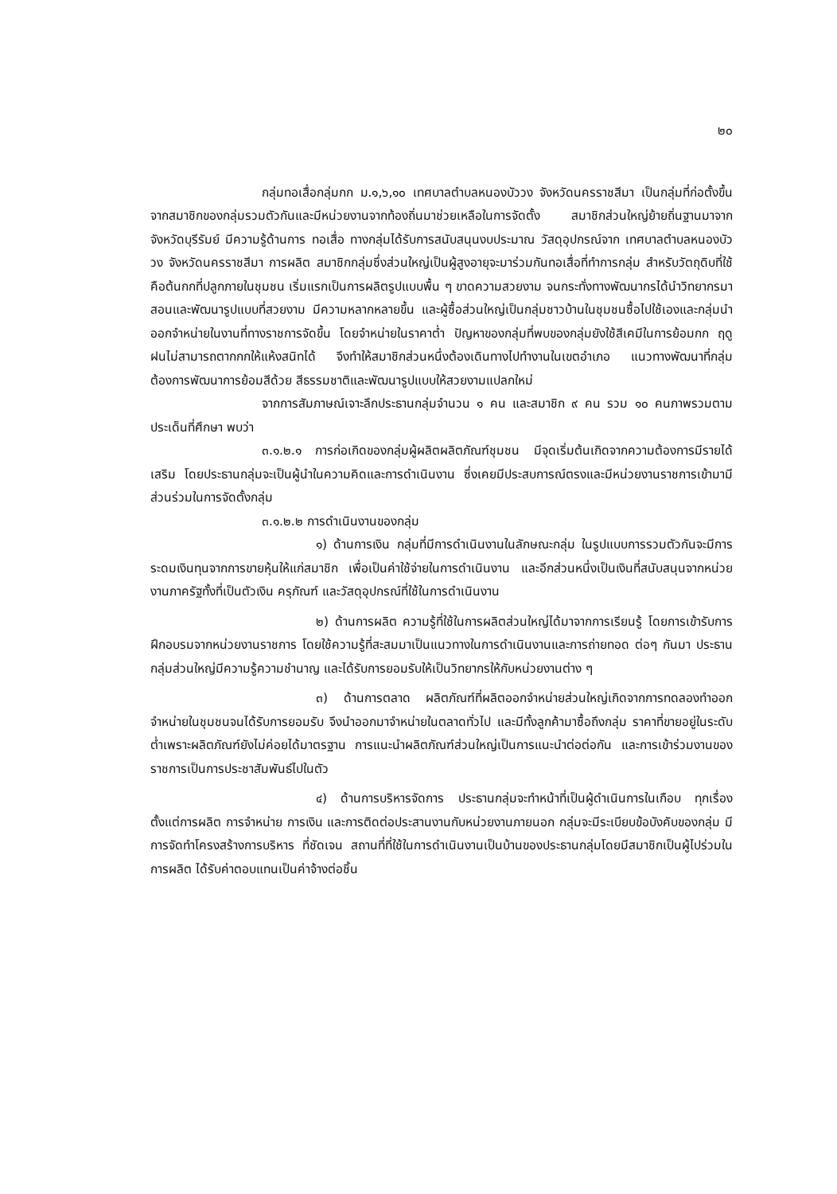๒๐
กลุ่มทอเสื่อกลุ่มกก ม.๑,๖,๑๐ เทศบาลตำบลหนองบัววง จังหวัดนครราชสีมา เป็นกลุ่มที่ก่อตั้งขึ้นจากสมาชิกของกลุ่มรวมตัวกันและมีหน่วยงานจากท้องถิ่นมาช่วยเหลือในการจัดตั้ง สมาชิกส่วนใหญ่ย้ายถิ่นฐานมาจากจังหวัดบุรีรัมย์ มีความรู้ด้านการ ทอเสื่อ ทางกลุ่มได้รับการสนับสนุนงบประมาณ วัสดุอุปกรณ์จาก เทศบาลตำบลหนองบัววง จังหวัดนครราชสีมา การผลิต สมาชิกกลุ่มซึ่งส่วนใหญ่เป็นผู้สูงอายุจะมาร่วมกันทอเสื่อที่ทำการกลุ่ม สำหรับวัตถุดิบที่ใช้คือต้นกกที่ปลูกภายในชุมชน เริ่มแรกเป็นการผลิตรูปแบบพื้น ๆ ขาดความสวยงาม จนกระทั่งทางพัฒนากรได้นำวิทยากรมาสอนและพัฒนารูปแบบที่สวยงาม มีความหลากหลายขึ้น และผู้ซื้อส่วนใหญ่เป็นกลุ่มชาวบ้านในชุมชนซื้อไปใช้เองและกลุ่มนำออกจำหน่ายในงานที่ทางราชการจัดขึ้น โดยจำหน่ายในราคาต่ำ ปัญหาของกลุ่มที่พบของกลุ่มยังใช้สีเคมีในการย้อมกก ฤดูฝนไม่สามารถตากกกให้แห้งสนิทได้ จึงทำให้สมาชิกส่วนหนึ่งต้องเดินทางไปทำงานในเขตอำเภอ แนวทางพัฒนาที่กลุ่มต้องการพัฒนาการย้อมสีด้วย สีธรรมชาติและพัฒนารูปแบบให้สวยงามแปลกใหม่
จากการสัมภาษณ์เจาะลึกประธานกลุ่มจำนวน ๑ คน และสมาชิก ๙ คน รวม ๑๐ คนภาพรวมตามประเด็นที่ศึกษา พบว่า
๓.๑.๒.๑ การก่อเกิดของกลุ่มผู้ผลิตผลิตภัณฑ์ชุมชน มีจุดเริ่มต้นเกิดจากความต้องการมีรายได้เสริม โดยประธานกลุ่มจะเป็นผู้นำในความคิดและการดำเนินงาน ซึ่งเคยมีประสบการณ์ตรงและมีหน่วยงานราชการเข้ามามีส่วนร่วมในการจัดตั้งกลุ่ม
๓.๑.๒.๒ การดำเนินงานของกลุ่ม
๑) ด้านการเงิน กลุ่มที่มีการดำเนินงานในลักษณะกลุ่ม ในรูปแบบการรวมตัวกันจะมีการระดมเงินทุนจากการขายหุ้นให้แก่สมาชิก เพื่อเป็นค่าใช้จ่ายในการดำเนินงาน และอีกส่วนหนึ่งเป็นเงินที่สนับสนุนจากหน่วยงานภาครัฐทั้งที่เป็นตัวเงิน ครุภัณฑ์ และวัสดุอุปกรณ์ที่ใช้ในการดำเนินงาน
๒) ด้านการผลิต ความรู้ที่ใช้ในการผลิตส่วนใหญ่ได้มาจากการเรียนรู้ โดยการเข้ารับการฝึกอบรมจากหน่วยงานราชการ โดยใช้ความรู้ที่สะสมมาเป็นแนวทางในการดำเนินงานและการถ่ายทอด ต่อๆ กันมา ประธานกลุ่มส่วนใหญ่มีความรู้ความชำนาญ และได้รับการยอมรับให้เป็นวิทยากรให้กับหน่วยงานต่าง ๆ
๓) ด้านการตลาด ผลิตภัณฑ์ที่ผลิตออกจำหน่ายส่วนใหญ่เกิดจากการทดลองทำออกจำหน่ายในชุมชนจนได้รับการยอมรับ จึงนำออกมาจำหน่ายในตลาดทั่วไป และมีทั้งลูกค้ามาซื้อถึงกลุ่ม ราคาที่ขายอยู่ในระดับต่ำเพราะผลิตภัณฑ์ยังไม่ค่อยได้มาตรฐาน การแนะนำผลิตภัณฑ์ส่วนใหญ่เป็นการแนะนำต่อต่อกัน และการเข้าร่วมงานของราชการเป็นการประชาสัมพันธ์ไปในตัว
๔) ด้านการบริหารจัดการ ประธานกลุ่มจะทำหน้าที่เป็นผู้ดำเนินการในเกือบ ทุกเรื่อง ตั้งแต่การผลิต การจำหน่าย การเงิน และการติดต่อประสานงานกับหน่วยงานภายนอก กลุ่มจะมีระเบียบข้อบังคับของกลุ่ม มีการจัดทำโครงสร้างการบริหาร ที่ชัดเจน สถานที่ที่ใช้ในการดำเนินงานเป็นบ้านของประธานกลุ่มโดยมีสมาชิกเป็นผู้ไปร่วมในการผลิต ได้รับค่าตอบแทนเป็นค่าจ้างต่อชิ้น